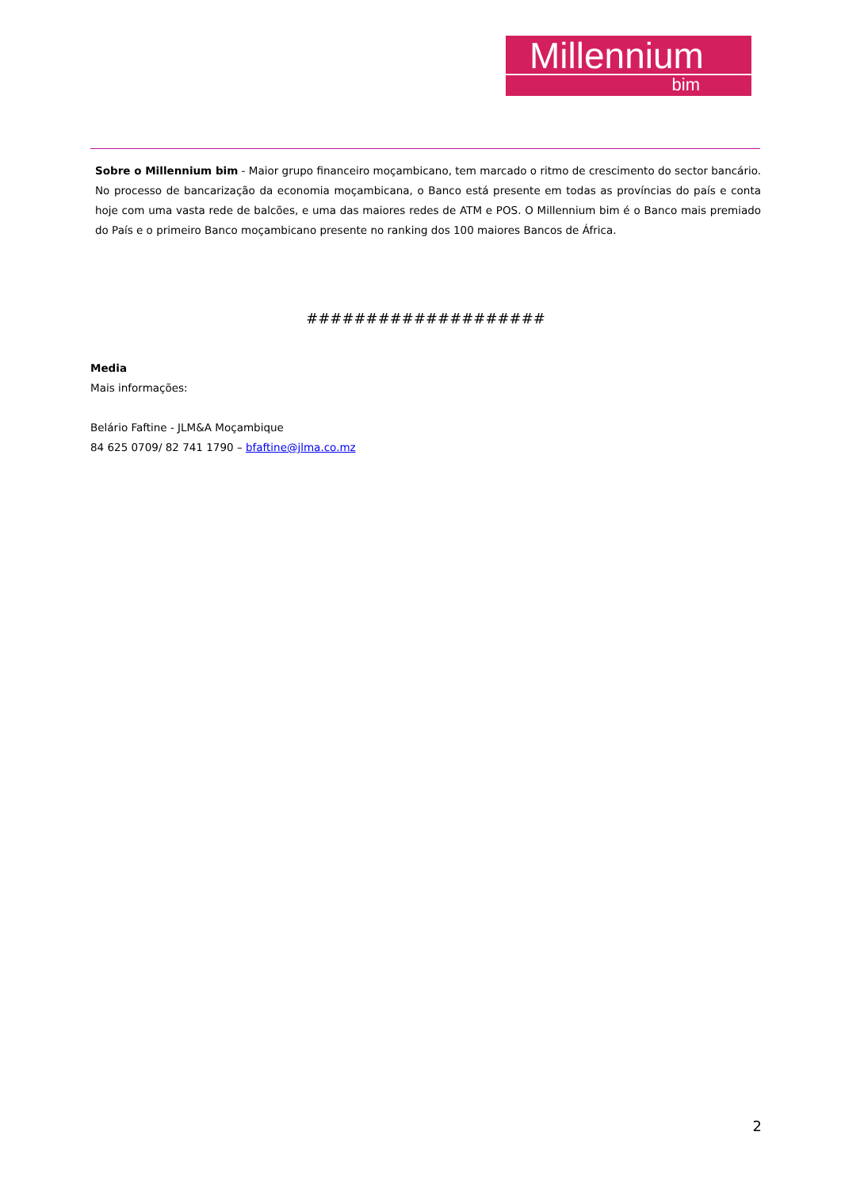Millennium
bim
Sobre o Millennium bim - Maior grupo financeiro moçambicano, tem marcado o ritmo de crescimento do sector bancário. No processo de bancarização da economia moçambicana, o Banco está presente em todas as províncias do país e conta hoje com uma vasta rede de balcões, e uma das maiores redes de ATM e POS. O Millennium bim é o Banco mais premiado do País e o primeiro Banco moçambicano presente no ranking dos 100 maiores Bancos de África.
####################
Media
Mais informações:
Belário Faftine - JLM&A Moçambique
84 625 0709/ 82 741 1790 – bfaftine@jlma.co.mz
2